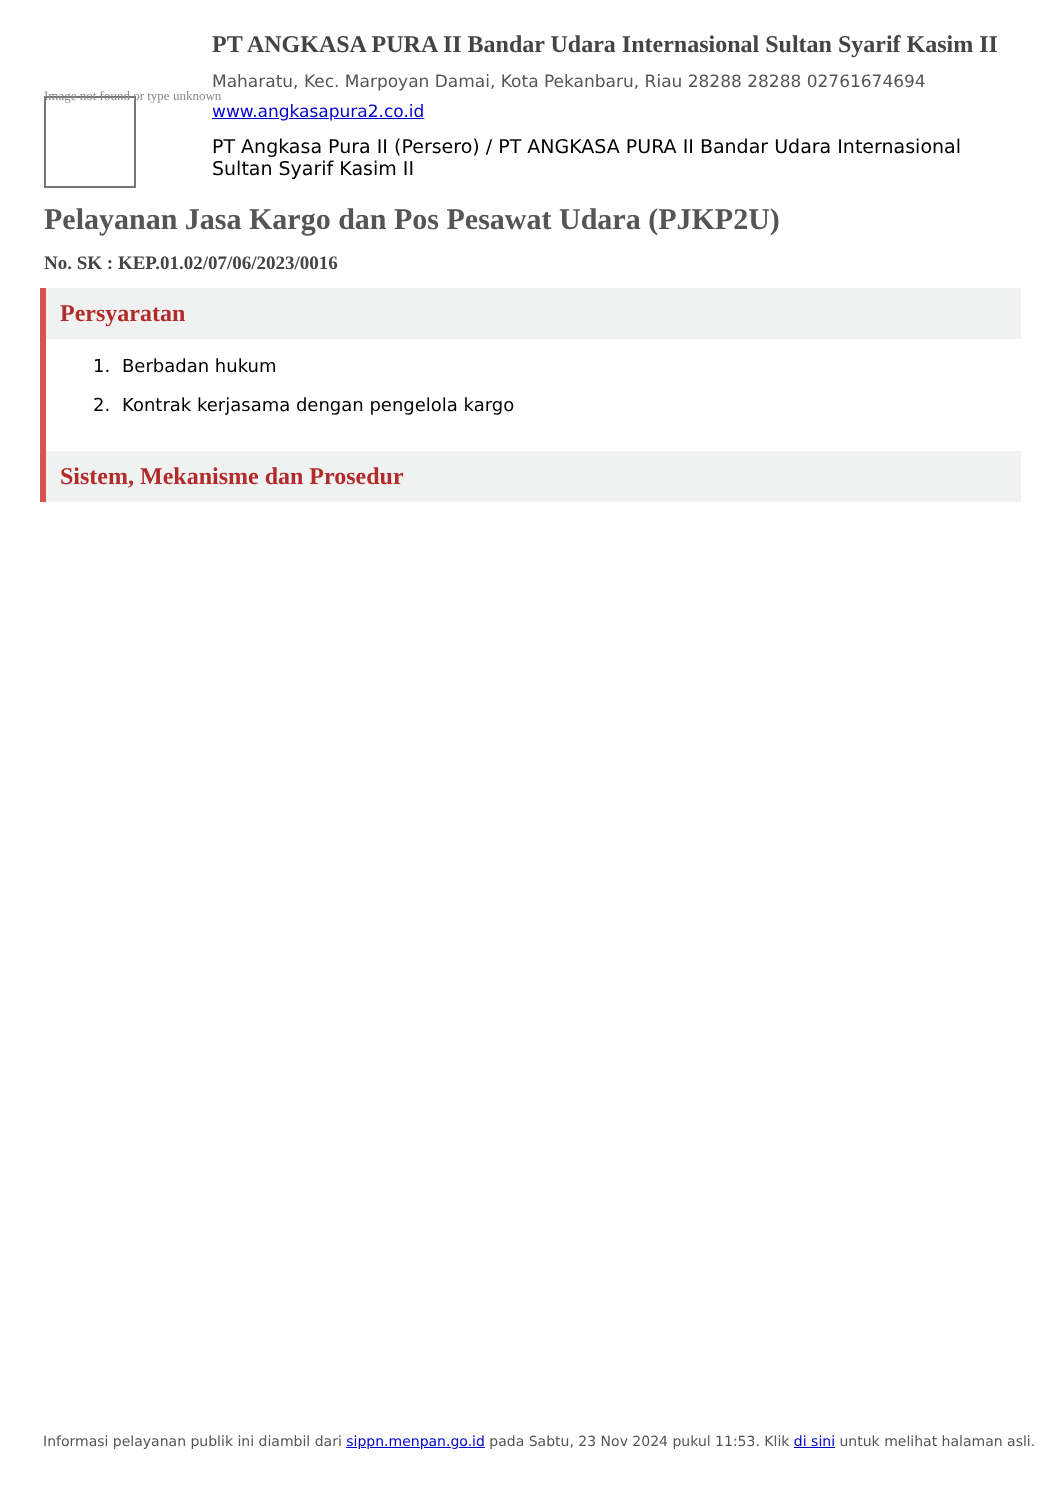Image not found or type unknown
PT ANGKASA PURA II Bandar Udara Internasional Sultan Syarif Kasim II
Maharatu, Kec. Marpoyan Damai, Kota Pekanbaru, Riau 28288 28288 02761674694
www.angkasapura2.co.id
PT Angkasa Pura II (Persero) / PT ANGKASA PURA II Bandar Udara Internasional Sultan Syarif Kasim II
Pelayanan Jasa Kargo dan Pos Pesawat Udara (PJKP2U)
No. SK : KEP.01.02/07/06/2023/0016
Persyaratan
1. Berbadan hukum
2. Kontrak kerjasama dengan pengelola kargo
Sistem, Mekanisme dan Prosedur
Informasi pelayanan publik ini diambil dari sippn.menpan.go.id pada Sabtu, 23 Nov 2024 pukul 11:53. Klik di sini untuk melihat halaman asli.